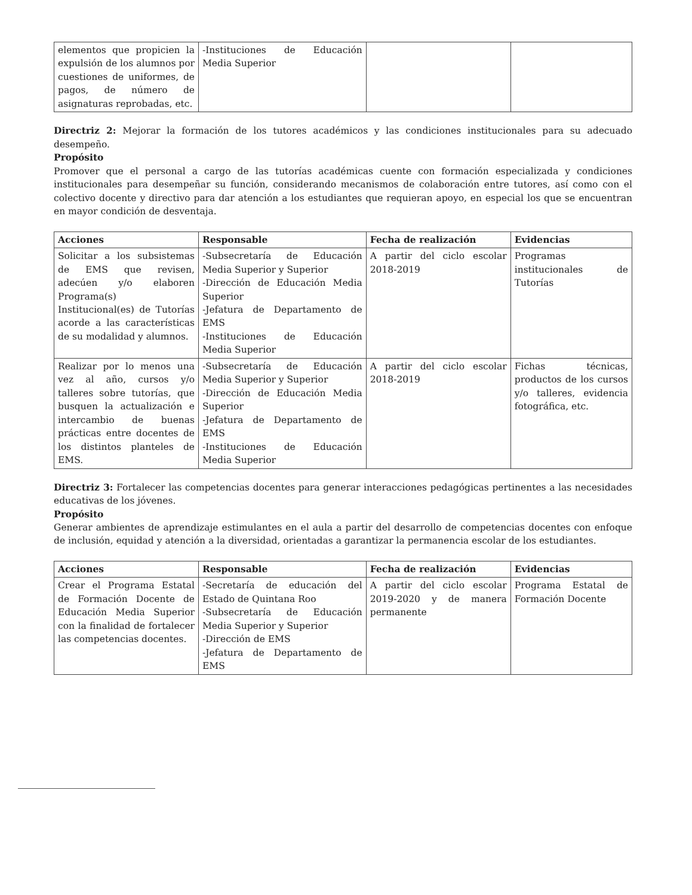| elementos que propicien la expulsión de los alumnos por cuestiones de uniformes, de pagos, de número de asignaturas reprobadas, etc. | -Instituciones de Educación Media Superior | | |
Directriz 2: Mejorar la formación de los tutores académicos y las condiciones institucionales para su adecuado desempeño.
Propósito
Promover que el personal a cargo de las tutorías académicas cuente con formación especializada y condiciones institucionales para desempeñar su función, considerando mecanismos de colaboración entre tutores, así como con el colectivo docente y directivo para dar atención a los estudiantes que requieran apoyo, en especial los que se encuentran en mayor condición de desventaja.
| Acciones | Responsable | Fecha de realización | Evidencias |
| --- | --- | --- | --- |
| Solicitar a los subsistemas de EMS que revisen, adecúen y/o elaboren Programa(s) Institucional(es) de Tutorías acorde a las características de su modalidad y alumnos. | -Subsecretaría de Educación Media Superior y Superior -Dirección de Educación Media Superior -Jefatura de Departamento de EMS -Instituciones de Educación Media Superior | A partir del ciclo escolar 2018-2019 | Programas institucionales de Tutorías |
| Realizar por lo menos una vez al año, cursos y/o talleres sobre tutorías, que busquen la actualización e intercambio de buenas prácticas entre docentes de los distintos planteles de EMS. | -Subsecretaría de Educación Media Superior y Superior -Dirección de Educación Media Superior -Jefatura de Departamento de EMS -Instituciones de Educación Media Superior | A partir del ciclo escolar 2018-2019 | Fichas técnicas, productos de los cursos y/o talleres, evidencia fotográfica, etc. |
Directriz 3: Fortalecer las competencias docentes para generar interacciones pedagógicas pertinentes a las necesidades educativas de los jóvenes.
Propósito
Generar ambientes de aprendizaje estimulantes en el aula a partir del desarrollo de competencias docentes con enfoque de inclusión, equidad y atención a la diversidad, orientadas a garantizar la permanencia escolar de los estudiantes.
| Acciones | Responsable | Fecha de realización | Evidencias |
| --- | --- | --- | --- |
| Crear el Programa Estatal de Formación Docente de Educación Media Superior con la finalidad de fortalecer las competencias docentes. | -Secretaría de educación del Estado de Quintana Roo -Subsecretaría de Educación Media Superior y Superior -Dirección de EMS -Jefatura de Departamento de EMS | A partir del ciclo escolar 2019-2020 y de manera permanente | Programa Estatal de Formación Docente |